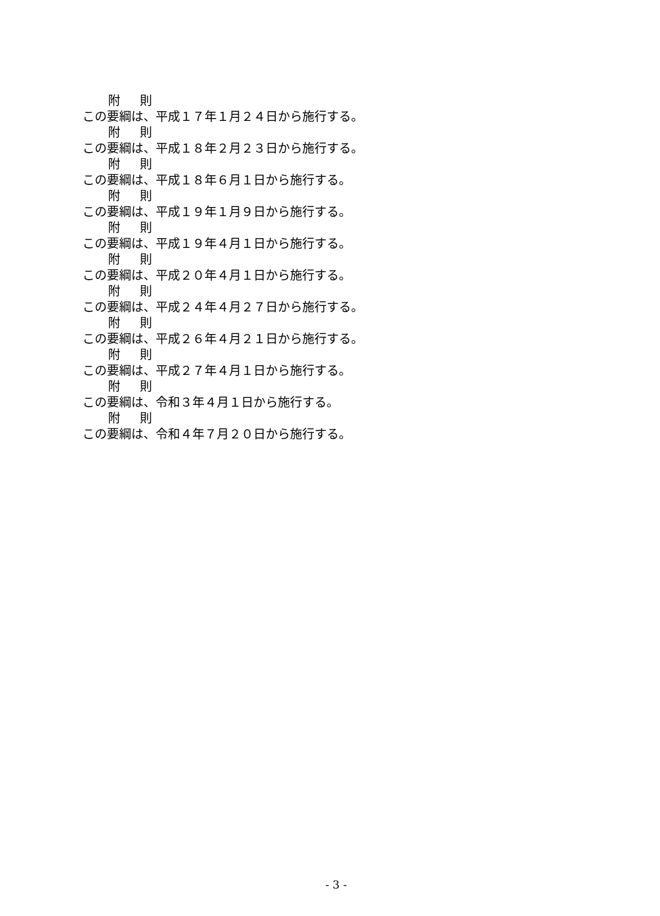附　則
この要綱は、平成１７年１月２４日から施行する。
附　則
この要綱は、平成１８年２月２３日から施行する。
附　則
この要綱は、平成１８年６月１日から施行する。
附　則
この要綱は、平成１９年１月９日から施行する。
附　則
この要綱は、平成１９年４月１日から施行する。
附　則
この要綱は、平成２０年４月１日から施行する。
附　則
この要綱は、平成２４年４月２７日から施行する。
附　則
この要綱は、平成２６年４月２１日から施行する。
附　則
この要綱は、平成２７年４月１日から施行する。
附　則
この要綱は、令和３年４月１日から施行する。
附　則
この要綱は、令和４年７月２０日から施行する。
- 3 -